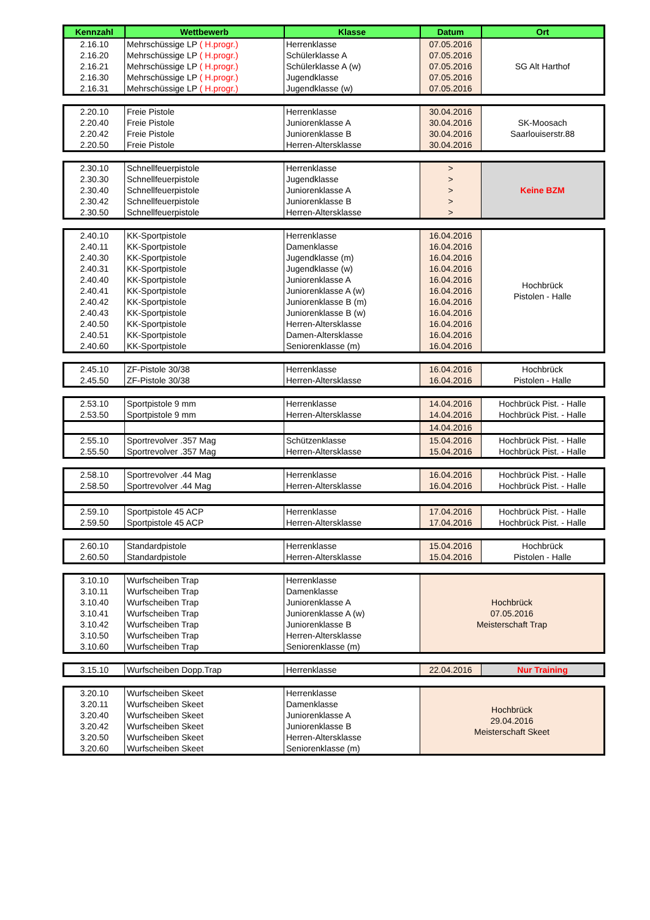| Kennzahl | Wettbewerb | Klasse | Datum | Ort |
| --- | --- | --- | --- | --- |
| 2.16.10 | Mehrschüssige LP ( H.progr.) | Herrenklasse | 07.05.2016 | SG Alt Harthof |
| 2.16.20 | Mehrschüssige LP ( H.progr.) | Schülerklasse A | 07.05.2016 | |
| 2.16.21 | Mehrschüssige LP ( H.progr.) | Schülerklasse A (w) | 07.05.2016 | |
| 2.16.30 | Mehrschüssige LP ( H.progr.) | Jugendklasse | 07.05.2016 | |
| 2.16.31 | Mehrschüssige LP ( H.progr.) | Jugendklasse (w) | 07.05.2016 | |
| 2.20.10 | Freie Pistole | Herrenklasse | 30.04.2016 | SK-Moosach Saarlouiserstr.88 |
| 2.20.40 | Freie Pistole | Juniorenklasse A | 30.04.2016 | |
| 2.20.42 | Freie Pistole | Juniorenklasse B | 30.04.2016 | |
| 2.20.50 | Freie Pistole | Herren-Altersklasse | 30.04.2016 | |
| 2.30.10 | Schnellfeuerpistole | Herrenklasse | > | Keine BZM |
| 2.30.30 | Schnellfeuerpistole | Jugendklasse | > | |
| 2.30.40 | Schnellfeuerpistole | Juniorenklasse A | > | |
| 2.30.42 | Schnellfeuerpistole | Juniorenklasse B | > | |
| 2.30.50 | Schnellfeuerpistole | Herren-Altersklasse | > | |
| 2.40.10 | KK-Sportpistole | Herrenklasse | 16.04.2016 | Hochbrück Pistolen - Halle |
| 2.40.11 | KK-Sportpistole | Damenklasse | 16.04.2016 | |
| 2.40.30 | KK-Sportpistole | Jugendklasse (m) | 16.04.2016 | |
| 2.40.31 | KK-Sportpistole | Jugendklasse (w) | 16.04.2016 | |
| 2.40.40 | KK-Sportpistole | Juniorenklasse A | 16.04.2016 | |
| 2.40.41 | KK-Sportpistole | Juniorenklasse A (w) | 16.04.2016 | |
| 2.40.42 | KK-Sportpistole | Juniorenklasse B (m) | 16.04.2016 | |
| 2.40.43 | KK-Sportpistole | Juniorenklasse B (w) | 16.04.2016 | |
| 2.40.50 | KK-Sportpistole | Herren-Altersklasse | 16.04.2016 | |
| 2.40.51 | KK-Sportpistole | Damen-Altersklasse | 16.04.2016 | |
| 2.40.60 | KK-Sportpistole | Seniorenklasse (m) | 16.04.2016 | |
| 2.45.10 | ZF-Pistole 30/38 | Herrenklasse | 16.04.2016 | Hochbrück |
| 2.45.50 | ZF-Pistole 30/38 | Herren-Altersklasse | 16.04.2016 | Pistolen - Halle |
| 2.53.10 | Sportpistole 9 mm | Herrenklasse | 14.04.2016 | Hochbrück Pist. - Halle |
| 2.53.50 | Sportpistole 9 mm | Herren-Altersklasse | 14.04.2016 | Hochbrück Pist. - Halle |
| | | | 14.04.2016 | |
| 2.55.10 | Sportrevolver .357 Mag | Schützenklasse | 15.04.2016 | Hochbrück Pist. - Halle |
| 2.55.50 | Sportrevolver .357 Mag | Herren-Altersklasse | 15.04.2016 | Hochbrück Pist. - Halle |
| 2.58.10 | Sportrevolver .44 Mag | Herrenklasse | 16.04.2016 | Hochbrück Pist. - Halle |
| 2.58.50 | Sportrevolver .44 Mag | Herren-Altersklasse | 16.04.2016 | Hochbrück Pist. - Halle |
| 2.59.10 | Sportpistole 45 ACP | Herrenklasse | 17.04.2016 | Hochbrück Pist. - Halle |
| 2.59.50 | Sportpistole 45 ACP | Herren-Altersklasse | 17.04.2016 | Hochbrück Pist. - Halle |
| 2.60.10 | Standardpistole | Herrenklasse | 15.04.2016 | Hochbrück |
| 2.60.50 | Standardpistole | Herren-Altersklasse | 15.04.2016 | Pistolen - Halle |
| 3.10.10 | Wurfscheiben Trap | Herrenklasse | Hochbrück 07.05.2016 Meisterschaft Trap |
| 3.10.11 | Wurfscheiben Trap | Damenklasse | |
| 3.10.40 | Wurfscheiben Trap | Juniorenklasse A | |
| 3.10.41 | Wurfscheiben Trap | Juniorenklasse A (w) | |
| 3.10.42 | Wurfscheiben Trap | Juniorenklasse B | |
| 3.10.50 | Wurfscheiben Trap | Herren-Altersklasse | |
| 3.10.60 | Wurfscheiben Trap | Seniorenklasse (m) | |
| 3.15.10 | Wurfscheiben Dopp.Trap | Herrenklasse | 22.04.2016 | Nur Training |
| 3.20.10 | Wurfscheiben Skeet | Herrenklasse | Hochbrück 29.04.2016 Meisterschaft Skeet |
| 3.20.11 | Wurfscheiben Skeet | Damenklasse | |
| 3.20.40 | Wurfscheiben Skeet | Juniorenklasse A | |
| 3.20.42 | Wurfscheiben Skeet | Juniorenklasse B | |
| 3.20.50 | Wurfscheiben Skeet | Herren-Altersklasse | |
| 3.20.60 | Wurfscheiben Skeet | Seniorenklasse (m) | |